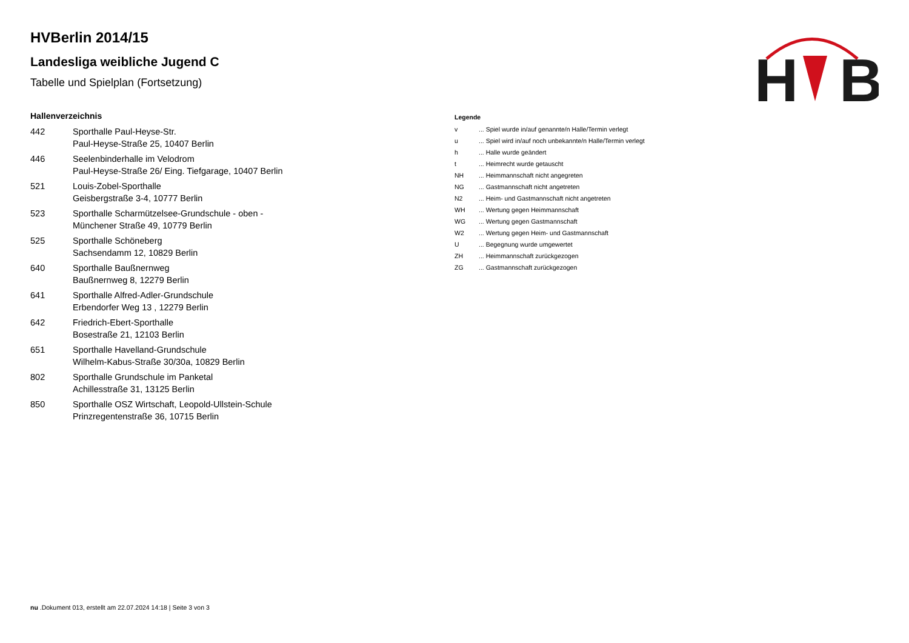H
B
HVBerlin 2014/15
Landesliga weibliche Jugend C
Tabelle und Spielplan (Fortsetzung)
Hallenverzeichnis
| 442 | Sporthalle Paul-Heyse-Str. Paul-Heyse-Straße 25, 10407 Berlin |
| 446 | Seelenbinderhalle im Velodrom Paul-Heyse-Straße 26/ Eing. Tiefgarage, 10407 Berlin |
| 521 | Louis-Zobel-Sporthalle Geisbergstraße 3-4, 10777 Berlin |
| 523 | Sporthalle Scharmützelsee-Grundschule - oben - Münchener Straße 49, 10779 Berlin |
| 525 | Sporthalle Schöneberg Sachsendamm 12, 10829 Berlin |
| 640 | Sporthalle Baußnernweg Baußnernweg 8, 12279 Berlin |
| 641 | Sporthalle Alfred-Adler-Grundschule Erbendorfer Weg 13 , 12279 Berlin |
| 642 | Friedrich-Ebert-Sporthalle Bosestraße 21, 12103 Berlin |
| 651 | Sporthalle Havelland-Grundschule Wilhelm-Kabus-Straße 30/30a, 10829 Berlin |
| 802 | Sporthalle Grundschule im Panketal Achillesstraße 31, 13125 Berlin |
| 850 | Sporthalle OSZ Wirtschaft, Leopold-Ullstein-Schule Prinzregentenstraße 36, 10715 Berlin |
Legende
| v | ... Spiel wurde in/auf genannte/n Halle/Termin verlegt |
| u | ... Spiel wird in/auf noch unbekannte/n Halle/Termin verlegt |
| h | ... Halle wurde geändert |
| t | ... Heimrecht wurde getauscht |
| NH | ... Heimmannschaft nicht angegreten |
| NG | ... Gastmannschaft nicht angetreten |
| N2 | ... Heim- und Gastmannschaft nicht angetreten |
| WH | ... Wertung gegen Heimmannschaft |
| WG | ... Wertung gegen Gastmannschaft |
| W2 | ... Wertung gegen Heim- und Gastmannschaft |
| U | ... Begegnung wurde umgewertet |
| ZH | ... Heimmannschaft zurückgezogen |
| ZG | ... Gastmannschaft zurückgezogen |
nu .Dokument 013, erstellt am 22.07.2024 14:18 | Seite 3 von 3